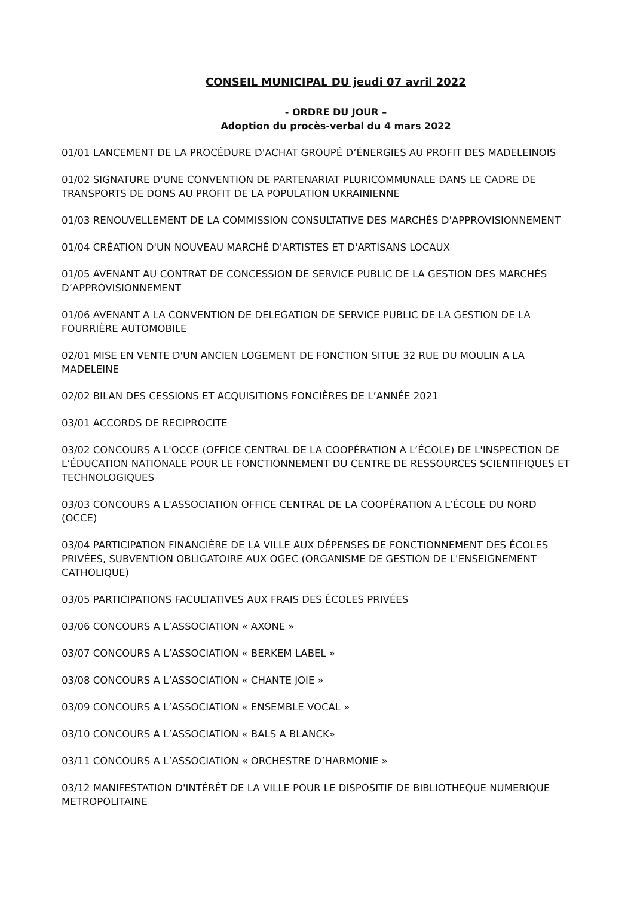CONSEIL MUNICIPAL DU jeudi 07 avril 2022
- ORDRE DU JOUR –
Adoption du procès-verbal du 4 mars 2022
01/01 LANCEMENT DE LA PROCÉDURE D'ACHAT GROUPÉ D’ÉNERGIES AU PROFIT DES MADELEINOIS
01/02 SIGNATURE D'UNE CONVENTION DE PARTENARIAT PLURICOMMUNALE DANS LE CADRE DE TRANSPORTS DE DONS AU PROFIT DE LA POPULATION UKRAINIENNE
01/03 RENOUVELLEMENT DE LA COMMISSION CONSULTATIVE DES MARCHÉS D'APPROVISIONNEMENT
01/04 CRÉATION D'UN NOUVEAU MARCHÉ D'ARTISTES ET D'ARTISANS LOCAUX
01/05 AVENANT AU CONTRAT DE CONCESSION DE SERVICE PUBLIC DE LA GESTION DES MARCHÉS D’APPROVISIONNEMENT
01/06 AVENANT A LA CONVENTION DE DELEGATION DE SERVICE PUBLIC DE LA GESTION DE LA FOURRIÈRE AUTOMOBILE
02/01 MISE EN VENTE D'UN ANCIEN LOGEMENT DE FONCTION SITUE 32 RUE DU MOULIN A LA MADELEINE
02/02 BILAN DES CESSIONS ET ACQUISITIONS FONCIÈRES DE L’ANNÉE 2021
03/01 ACCORDS DE RECIPROCITE
03/02 CONCOURS A L'OCCE (OFFICE CENTRAL DE LA COOPÉRATION A L’ÉCOLE) DE L'INSPECTION DE L’ÉDUCATION NATIONALE POUR LE FONCTIONNEMENT DU CENTRE DE RESSOURCES SCIENTIFIQUES ET TECHNOLOGIQUES
03/03 CONCOURS A L'ASSOCIATION OFFICE CENTRAL DE LA COOPÉRATION A L’ÉCOLE DU NORD (OCCE)
03/04 PARTICIPATION FINANCIÈRE DE LA VILLE AUX DÉPENSES DE FONCTIONNEMENT DES ÉCOLES PRIVÉES, SUBVENTION OBLIGATOIRE AUX OGEC (ORGANISME DE GESTION DE L'ENSEIGNEMENT CATHOLIQUE)
03/05 PARTICIPATIONS FACULTATIVES AUX FRAIS DES ÉCOLES PRIVÉES
03/06 CONCOURS A L’ASSOCIATION « AXONE »
03/07 CONCOURS A L’ASSOCIATION « BERKEM LABEL »
03/08 CONCOURS A L’ASSOCIATION « CHANTE JOIE »
03/09 CONCOURS A L’ASSOCIATION « ENSEMBLE VOCAL »
03/10 CONCOURS A L’ASSOCIATION « BALS A BLANCK»
03/11 CONCOURS A L’ASSOCIATION « ORCHESTRE D’HARMONIE »
03/12 MANIFESTATION D'INTÉRÊT DE LA VILLE POUR LE DISPOSITIF DE BIBLIOTHEQUE NUMERIQUE METROPOLITAINE